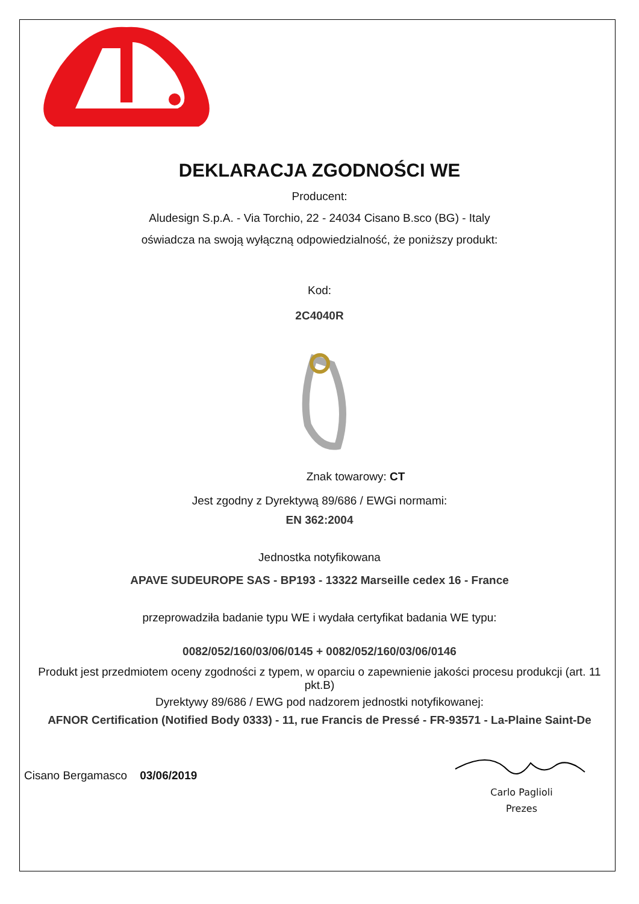DEKLARACJA ZGODNOŚCI WE
Producent:
Aludesign S.p.A. - Via Torchio, 22 - 24034 Cisano B.sco (BG) - Italy
oświadcza na swoją wyłączną odpowiedzialność, że poniższy produkt:
Kod:
2C4040R
Znak towarowy: CT
Jest zgodny z Dyrektywą 89/686 / EWGi normami:
EN 362:2004
Jednostka notyfikowana
APAVE SUDEUROPE SAS - BP193 - 13322 Marseille cedex 16 - France
przeprowadziła badanie typu WE i wydała certyfikat badania WE typu:
0082/052/160/03/06/0145 + 0082/052/160/03/06/0146
Produkt jest przedmiotem oceny zgodności z typem, w oparciu o zapewnienie jakości procesu produkcji (art. 11 pkt.B)
Dyrektywy 89/686 / EWG pod nadzorem jednostki notyfikowanej:
AFNOR Certification (Notified Body 0333) - 11, rue Francis de Pressé - FR-93571 - La-Plaine Saint-De
Cisano Bergamasco 03/06/2019
Carlo Paglioli
Prezes